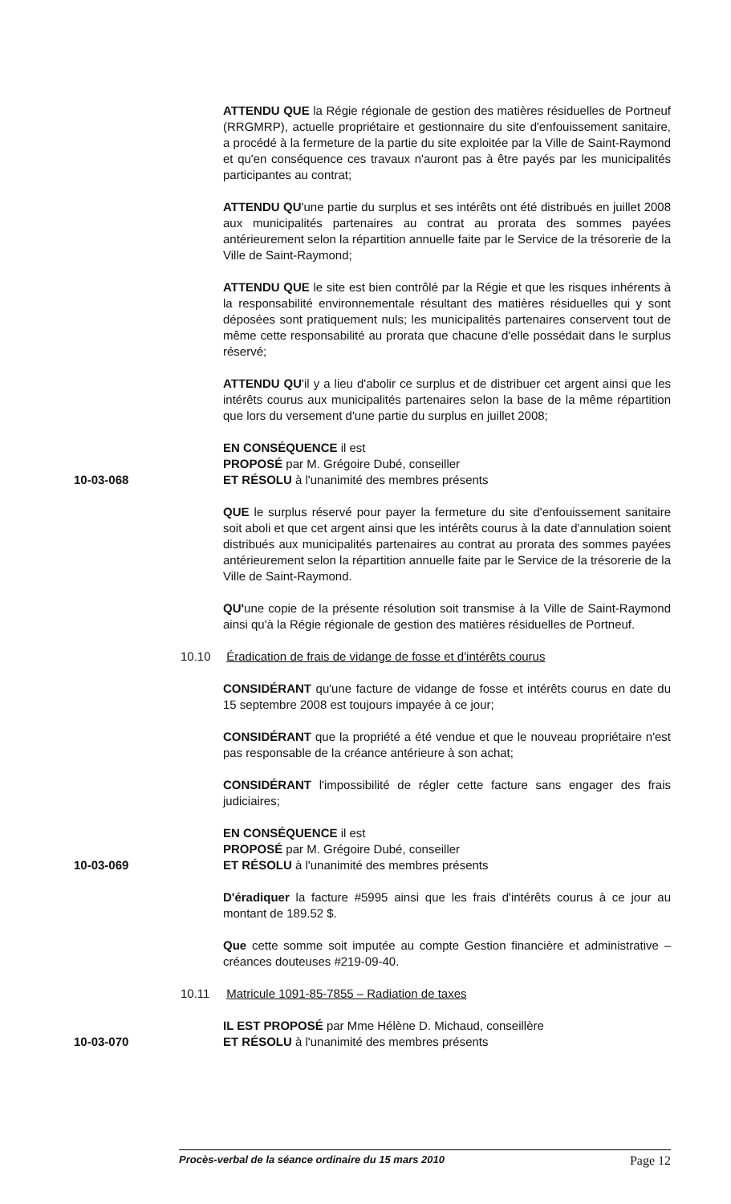ATTENDU QUE la Régie régionale de gestion des matières résiduelles de Portneuf (RRGMRP), actuelle propriétaire et gestionnaire du site d'enfouissement sanitaire, a procédé à la fermeture de la partie du site exploitée par la Ville de Saint-Raymond et qu'en conséquence ces travaux n'auront pas à être payés par les municipalités participantes au contrat;
ATTENDU QU'une partie du surplus et ses intérêts ont été distribués en juillet 2008 aux municipalités partenaires au contrat au prorata des sommes payées antérieurement selon la répartition annuelle faite par le Service de la trésorerie de la Ville de Saint-Raymond;
ATTENDU QUE le site est bien contrôlé par la Régie et que les risques inhérents à la responsabilité environnementale résultant des matières résiduelles qui y sont déposées sont pratiquement nuls; les municipalités partenaires conservent tout de même cette responsabilité au prorata que chacune d'elle possédait dans le surplus réservé;
ATTENDU QU'il y a lieu d'abolir ce surplus et de distribuer cet argent ainsi que les intérêts courus aux municipalités partenaires selon la base de la même répartition que lors du versement d'une partie du surplus en juillet 2008;
EN CONSÉQUENCE il est
PROPOSÉ par M. Grégoire Dubé, conseiller
10-03-068 ET RÉSOLU à l'unanimité des membres présents
QUE le surplus réservé pour payer la fermeture du site d'enfouissement sanitaire soit aboli et que cet argent ainsi que les intérêts courus à la date d'annulation soient distribués aux municipalités partenaires au contrat au prorata des sommes payées antérieurement selon la répartition annuelle faite par le Service de la trésorerie de la Ville de Saint-Raymond.
QU'une copie de la présente résolution soit transmise à la Ville de Saint-Raymond ainsi qu'à la Régie régionale de gestion des matières résiduelles de Portneuf.
10.10 Éradication de frais de vidange de fosse et d'intérêts courus
CONSIDÉRANT qu'une facture de vidange de fosse et intérêts courus en date du 15 septembre 2008 est toujours impayée à ce jour;
CONSIDÉRANT que la propriété a été vendue et que le nouveau propriétaire n'est pas responsable de la créance antérieure à son achat;
CONSIDÉRANT l'impossibilité de régler cette facture sans engager des frais judiciaires;
EN CONSÉQUENCE il est
PROPOSÉ par M. Grégoire Dubé, conseiller
10-03-069 ET RÉSOLU à l'unanimité des membres présents
D'éradiquer la facture #5995 ainsi que les frais d'intérêts courus à ce jour au montant de 189.52 $.
Que cette somme soit imputée au compte Gestion financière et administrative – créances douteuses #219-09-40.
10.11 Matricule 1091-85-7855 – Radiation de taxes
IL EST PROPOSÉ par Mme Hélène D. Michaud, conseillère
10-03-070 ET RÉSOLU à l'unanimité des membres présents
Procès-verbal de la séance ordinaire du 15 mars 2010 Page 12